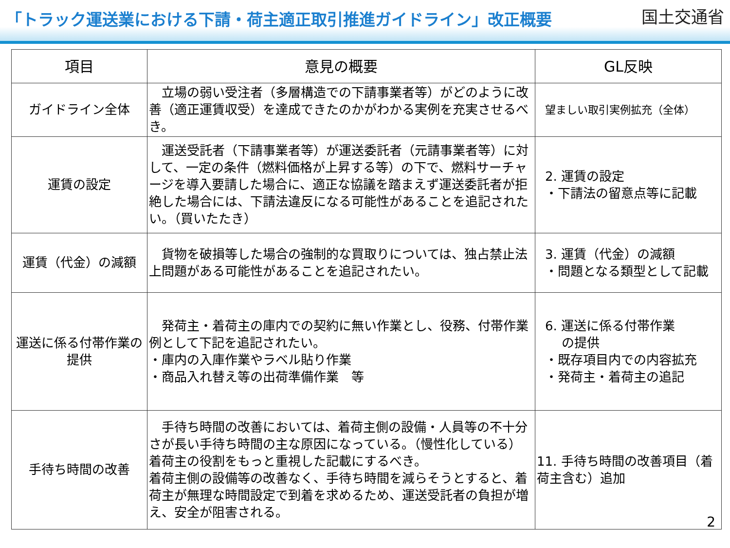「トラック運送業における下請・荷主適正取引推進ガイドライン」改正概要 国土交通省
| 項目 | 意見の概要 | GL反映 |
| --- | --- | --- |
| ガイドライン全体 | 立場の弱い受注者（多層構造での下請事業者等）がどのように改善（適正運賃収受）を達成できたのかがわかる実例を充実させるべき。 | 望ましい取引実例拡充（全体） |
| 運賃の設定 | 運送受託者（下請事業者等）が運送委託者（元請事業者等）に対して、一定の条件（燃料価格が上昇する等）の下で、燃料サーチャージを導入要請した場合に、適正な協議を踏まえず運送委託者が拒絶した場合には、下請法違反になる可能性があることを追記されたい。（買いたたき） | 2. 運賃の設定 ・下請法の留意点等に記載 |
| 運賃（代金）の減額 | 貨物を破損等した場合の強制的な買取りについては、独占禁止法上問題がある可能性があることを追記されたい。 | 3. 運賃（代金）の減額 ・問題となる類型として記載 |
| 運送に係る付帯作業の提供 | 発荷主・着荷主の庫内での契約に無い作業とし、役務、付帯作業例として下記を追記されたい。 ・庫内の入庫作業やラベル貼り作業 ・商品入れ替え等の出荷準備作業 等 | 6. 運送に係る付帯作業 の提供 ・既存項目内での内容拡充 ・発荷主・着荷主の追記 |
| 手待ち時間の改善 | 手待ち時間の改善においては、着荷主側の設備・人員等の不十分さが長い手待ち時間の主な原因になっている。（慢性化している） 着荷主の役割をもっと重視した記載にするべき。 着荷主側の設備等の改善なく、手待ち時間を減らそうとすると、着荷主が無理な時間設定で到着を求めるため、運送受託者の負担が増え、安全が阻害される。 | 11. 手待ち時間の改善項目（着荷主含む）追加 |
2